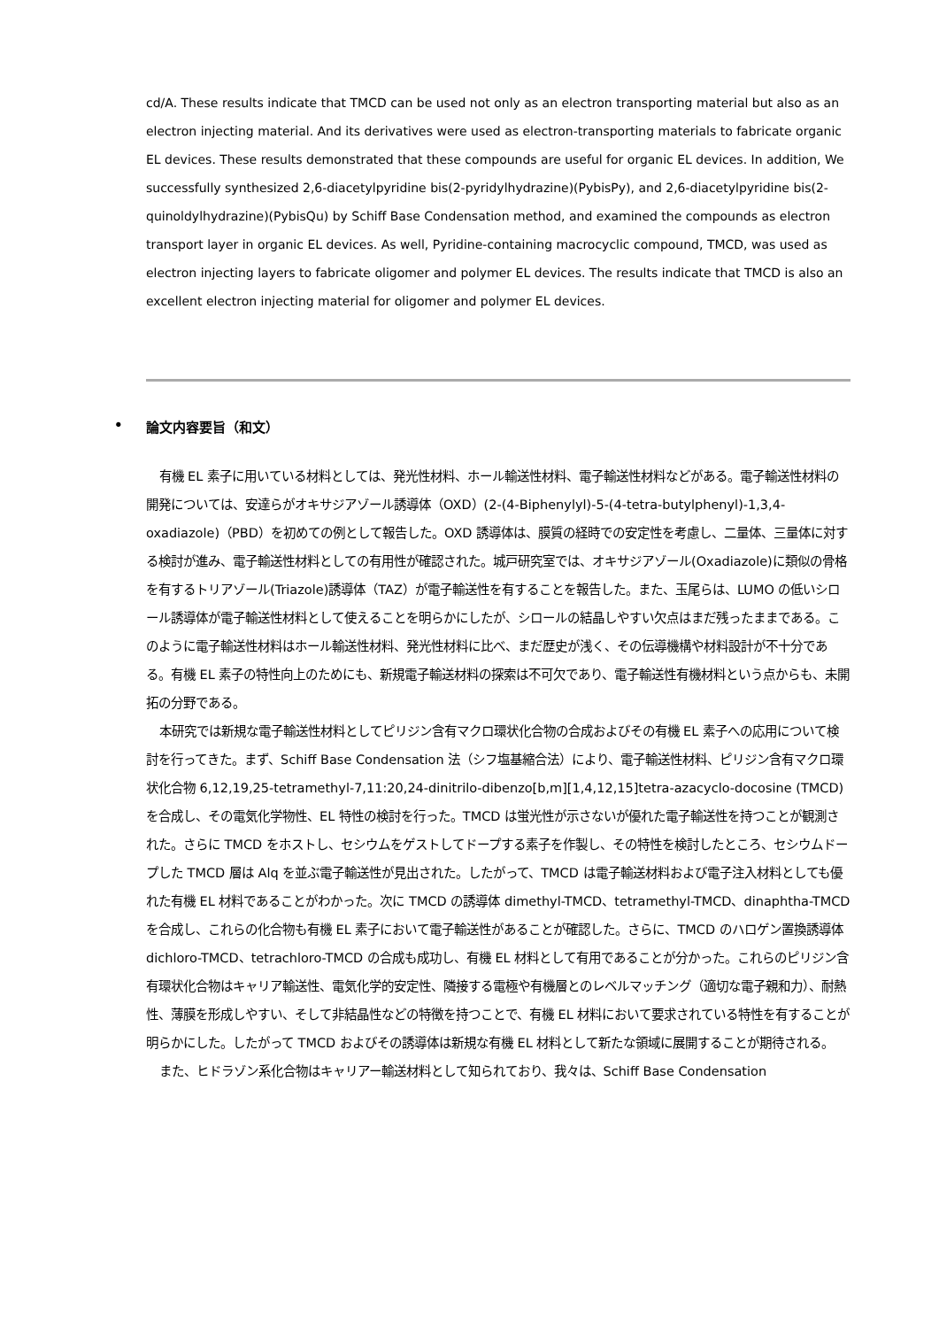cd/A. These results indicate that TMCD can be used not only as an electron transporting material but also as an electron injecting material. And its derivatives were used as electron-transporting materials to fabricate organic EL devices. These results demonstrated that these compounds are useful for organic EL devices. In addition, We successfully synthesized 2,6-diacetylpyridine bis(2-pyridylhydrazine)(PybisPy), and 2,6-diacetylpyridine bis(2-quinoldylhydrazine)(PybisQu) by Schiff Base Condensation method, and examined the compounds as electron transport layer in organic EL devices. As well, Pyridine-containing macrocyclic compound, TMCD, was used as electron injecting layers to fabricate oligomer and polymer EL devices. The results indicate that TMCD is also an excellent electron injecting material for oligomer and polymer EL devices.
• 論文内容要旨（和文）
有機 EL 素子に用いている材料としては、発光性材料、ホール輸送性材料、電子輸送性材料などがある。電子輸送性材料の開発については、安達らがオキサジアゾール誘導体（OXD）(2-(4-Biphenylyl)-5-(4-tetra-butylphenyl)-1,3,4-oxadiazole)（PBD）を初めての例として報告した。OXD 誘導体は、膜質の経時での安定性を考慮し、二量体、三量体に対する検討が進み、電子輸送性材料としての有用性が確認された。城戸研究室では、オキサジアゾール(Oxadiazole)に類似の骨格を有するトリアゾール(Triazole)誘導体（TAZ）が電子輸送性を有することを報告した。また、玉尾らは、LUMO の低いシロール誘導体が電子輸送性材料として使えることを明らかにしたが、シロールの結晶しやすい欠点はまだ残ったままである。このように電子輸送性材料はホール輸送性材料、発光性材料に比べ、まだ歴史が浅く、その伝導機構や材料設計が不十分である。有機 EL 素子の特性向上のためにも、新規電子輸送材料の探索は不可欠であり、電子輸送性有機材料という点からも、未開拓の分野である。
本研究では新規な電子輸送性材料としてピリジン含有マクロ環状化合物の合成およびその有機 EL 素子への応用について検討を行ってきた。まず、Schiff Base Condensation 法（シフ塩基縮合法）により、電子輸送性材料、ピリジン含有マクロ環状化合物 6,12,19,25-tetramethyl-7,11:20,24-dinitrilo-dibenzo[b,m][1,4,12,15]tetra-azacyclo-docosine (TMCD)を合成し、その電気化学物性、EL 特性の検討を行った。TMCD は蛍光性が示さないが優れた電子輸送性を持つことが観測された。さらに TMCD をホストし、セシウムをゲストしてドープする素子を作製し、その特性を検討したところ、セシウムドープした TMCD 層は Alq を並ぶ電子輸送性が見出された。したがって、TMCD は電子輸送材料および電子注入材料としても優れた有機 EL 材料であることがわかった。次に TMCD の誘導体 dimethyl-TMCD、tetramethyl-TMCD、dinaphtha-TMCD を合成し、これらの化合物も有機 EL 素子において電子輸送性があることが確認した。さらに、TMCD のハロゲン置換誘導体 dichloro-TMCD、tetrachloro-TMCD の合成も成功し、有機 EL 材料として有用であることが分かった。これらのピリジン含有環状化合物はキャリア輸送性、電気化学的安定性、隣接する電極や有機層とのレベルマッチング（適切な電子親和力）、耐熱性、薄膜を形成しやすい、そして非結晶性などの特徴を持つことで、有機 EL 材料において要求されている特性を有することが明らかにした。したがって TMCD およびその誘導体は新規な有機 EL 材料として新たな領域に展開することが期待される。
また、ヒドラゾン系化合物はキャリアー輸送材料として知られており、我々は、Schiff Base Condensation